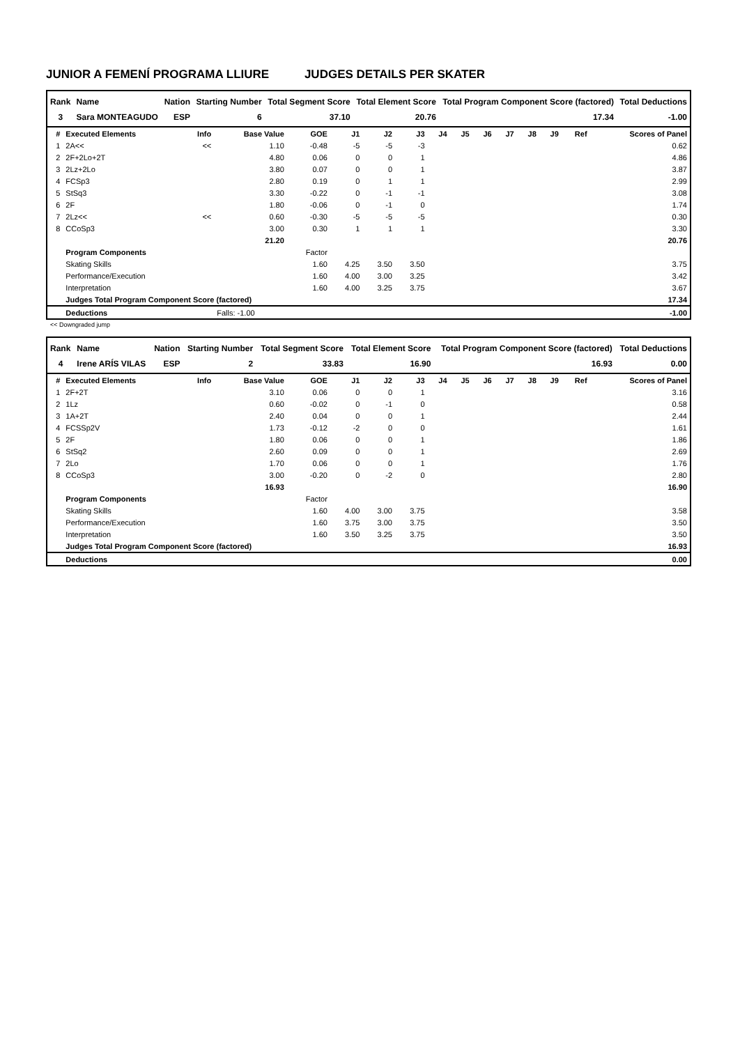JUNIOR A FEMENÍ PROGRAMA LLIURE JUDGES DETAILS PER SKATER
| Rank | Name | Nation | Starting Number | Total Segment Score | Total Element Score | Total Program Component Score (factored) | Total Deductions |
| --- | --- | --- | --- | --- | --- | --- | --- |
| 3 | Sara MONTEAGUDO | ESP | 6 | 37.10 | 20.76 | 17.34 | -1.00 |
| # | Executed Elements | Info | Base Value | GOE | J1 | J2 | J3 | J4 | J5 | J6 | J7 | J8 | J9 | Ref | Scores of Panel |
| --- | --- | --- | --- | --- | --- | --- | --- | --- | --- | --- | --- | --- | --- | --- | --- |
| 1 | 2A<< | << | 1.10 | -0.48 | -5 | -5 | -3 | | | | | | | | 0.62 |
| 2 | 2F+2Lo+2T | | 4.80 | 0.06 | 0 | 0 | 1 | | | | | | | | 4.86 |
| 3 | 2Lz+2Lo | | 3.80 | 0.07 | 0 | 0 | 1 | | | | | | | | 3.87 |
| 4 | FCSp3 | | 2.80 | 0.19 | 0 | 1 | 1 | | | | | | | | 2.99 |
| 5 | StSq3 | | 3.30 | -0.22 | 0 | -1 | -1 | | | | | | | | 3.08 |
| 6 | 2F | | 1.80 | -0.06 | 0 | -1 | 0 | | | | | | | | 1.74 |
| 7 | 2Lz<< | << | 0.60 | -0.30 | -5 | -5 | -5 | | | | | | | | 0.30 |
| 8 | CCoSp3 | | 3.00 | 0.30 | 1 | 1 | 1 | | | | | | | | 3.30 |
| | | | 21.20 | | | | | | | | | | | | 20.76 |
| | Program Components | | | Factor | | | | | | | | | | | |
| | Skating Skills | | | 1.60 | 4.25 | 3.50 | 3.50 | | | | | | | | 3.75 |
| | Performance/Execution | | | 1.60 | 4.00 | 3.00 | 3.25 | | | | | | | | 3.42 |
| | Interpretation | | | 1.60 | 4.00 | 3.25 | 3.75 | | | | | | | | 3.67 |
| | Judges Total Program Component Score (factored) | | | | | | | | | | | | | | 17.34 |
| | Deductions | | Falls: -1.00 | | | | | | | | | | | | -1.00 |
<< Downgraded jump
| Rank | Name | Nation | Starting Number | Total Segment Score | Total Element Score | Total Program Component Score (factored) | Total Deductions |
| --- | --- | --- | --- | --- | --- | --- | --- |
| 4 | Irene ARÍS VILAS | ESP | 2 | 33.83 | 16.90 | 16.93 | 0.00 |
| # | Executed Elements | Info | Base Value | GOE | J1 | J2 | J3 | J4 | J5 | J6 | J7 | J8 | J9 | Ref | Scores of Panel |
| --- | --- | --- | --- | --- | --- | --- | --- | --- | --- | --- | --- | --- | --- | --- | --- |
| 1 | 2F+2T | | 3.10 | 0.06 | 0 | 0 | 1 | | | | | | | | 3.16 |
| 2 | 1Lz | | 0.60 | -0.02 | 0 | -1 | 0 | | | | | | | | 0.58 |
| 3 | 1A+2T | | 2.40 | 0.04 | 0 | 0 | 1 | | | | | | | | 2.44 |
| 4 | FCSSp2V | | 1.73 | -0.12 | -2 | 0 | 0 | | | | | | | | 1.61 |
| 5 | 2F | | 1.80 | 0.06 | 0 | 0 | 1 | | | | | | | | 1.86 |
| 6 | StSq2 | | 2.60 | 0.09 | 0 | 0 | 1 | | | | | | | | 2.69 |
| 7 | 2Lo | | 1.70 | 0.06 | 0 | 0 | 1 | | | | | | | | 1.76 |
| 8 | CCoSp3 | | 3.00 | -0.20 | 0 | -2 | 0 | | | | | | | | 2.80 |
| | | | 16.93 | | | | | | | | | | | | 16.90 |
| | Program Components | | | Factor | | | | | | | | | | | |
| | Skating Skills | | | 1.60 | 4.00 | 3.00 | 3.75 | | | | | | | | 3.58 |
| | Performance/Execution | | | 1.60 | 3.75 | 3.00 | 3.75 | | | | | | | | 3.50 |
| | Interpretation | | | 1.60 | 3.50 | 3.25 | 3.75 | | | | | | | | 3.50 |
| | Judges Total Program Component Score (factored) | | | | | | | | | | | | | | 16.93 |
| | Deductions | | | | | | | | | | | | | | 0.00 |